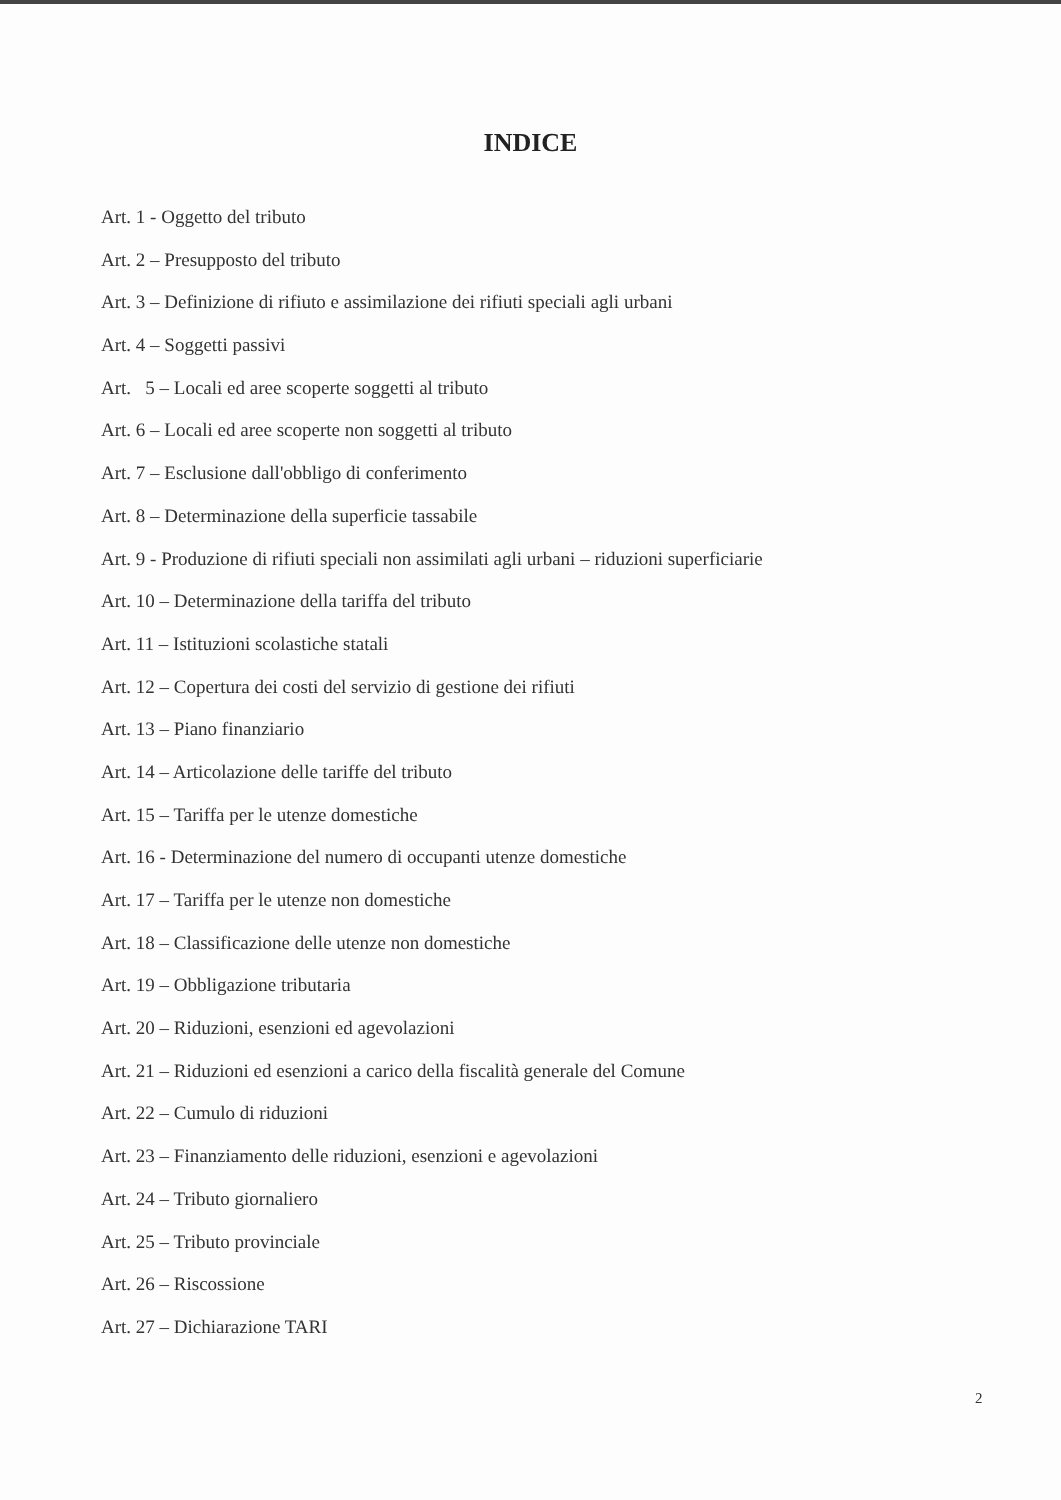INDICE
Art. 1 - Oggetto del tributo
Art. 2 – Presupposto del tributo
Art. 3 – Definizione di rifiuto e assimilazione dei rifiuti speciali agli urbani
Art. 4 – Soggetti passivi
Art. 5 – Locali ed aree scoperte soggetti al tributo
Art. 6 – Locali ed aree scoperte non soggetti al tributo
Art. 7 – Esclusione dall'obbligo di conferimento
Art. 8 – Determinazione della superficie tassabile
Art. 9 - Produzione di rifiuti speciali non assimilati agli urbani – riduzioni superficiarie
Art. 10 – Determinazione della tariffa del tributo
Art. 11 – Istituzioni scolastiche statali
Art. 12 – Copertura dei costi del servizio di gestione dei rifiuti
Art. 13 – Piano finanziario
Art. 14 – Articolazione delle tariffe del tributo
Art. 15 – Tariffa per le utenze domestiche
Art. 16 - Determinazione del numero di occupanti utenze domestiche
Art. 17 – Tariffa per le utenze non domestiche
Art. 18 – Classificazione delle utenze non domestiche
Art. 19 – Obbligazione tributaria
Art. 20 – Riduzioni, esenzioni ed agevolazioni
Art. 21 – Riduzioni ed esenzioni a carico della fiscalità generale del Comune
Art. 22 – Cumulo di riduzioni
Art. 23 – Finanziamento delle riduzioni, esenzioni e agevolazioni
Art. 24 – Tributo giornaliero
Art. 25 – Tributo provinciale
Art. 26 – Riscossione
Art. 27 – Dichiarazione TARI
2